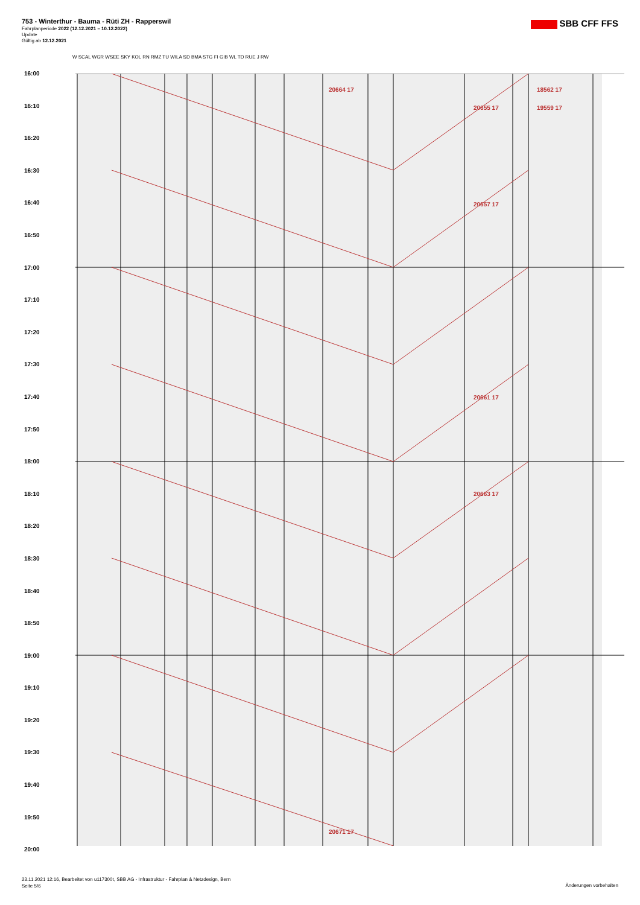753 - Winterthur - Bauma - Rüti ZH - Rapperswil
Fahrplanperiode 2022 (12.12.2021 – 10.12.2022)
Update
Gültig ab 12.12.2021
SBB CFF FFS
W SCAL WGR WSEE SKY KOL RN RMZ TU WILA SD BMA STG FI GIB WL TD RUE J RW
16:00
16:10
16:20
16:30
16:40
16:50
17:00
17:10
17:20
17:30
17:40
17:50
18:00
18:10
18:20
18:30
18:40
18:50
19:00
19:10
19:20
19:30
19:40
19:50
20:00
20664 17
20655 17
18562 17
19559 17
20657 17
20661 17
20663 17
20671 17
23.11.2021 12:16, Bearbeitet von u117300t, SBB AG - Infrastruktur - Fahrplan & Netzdesign, Bern
Seite 5/6
Änderungen vorbehalten